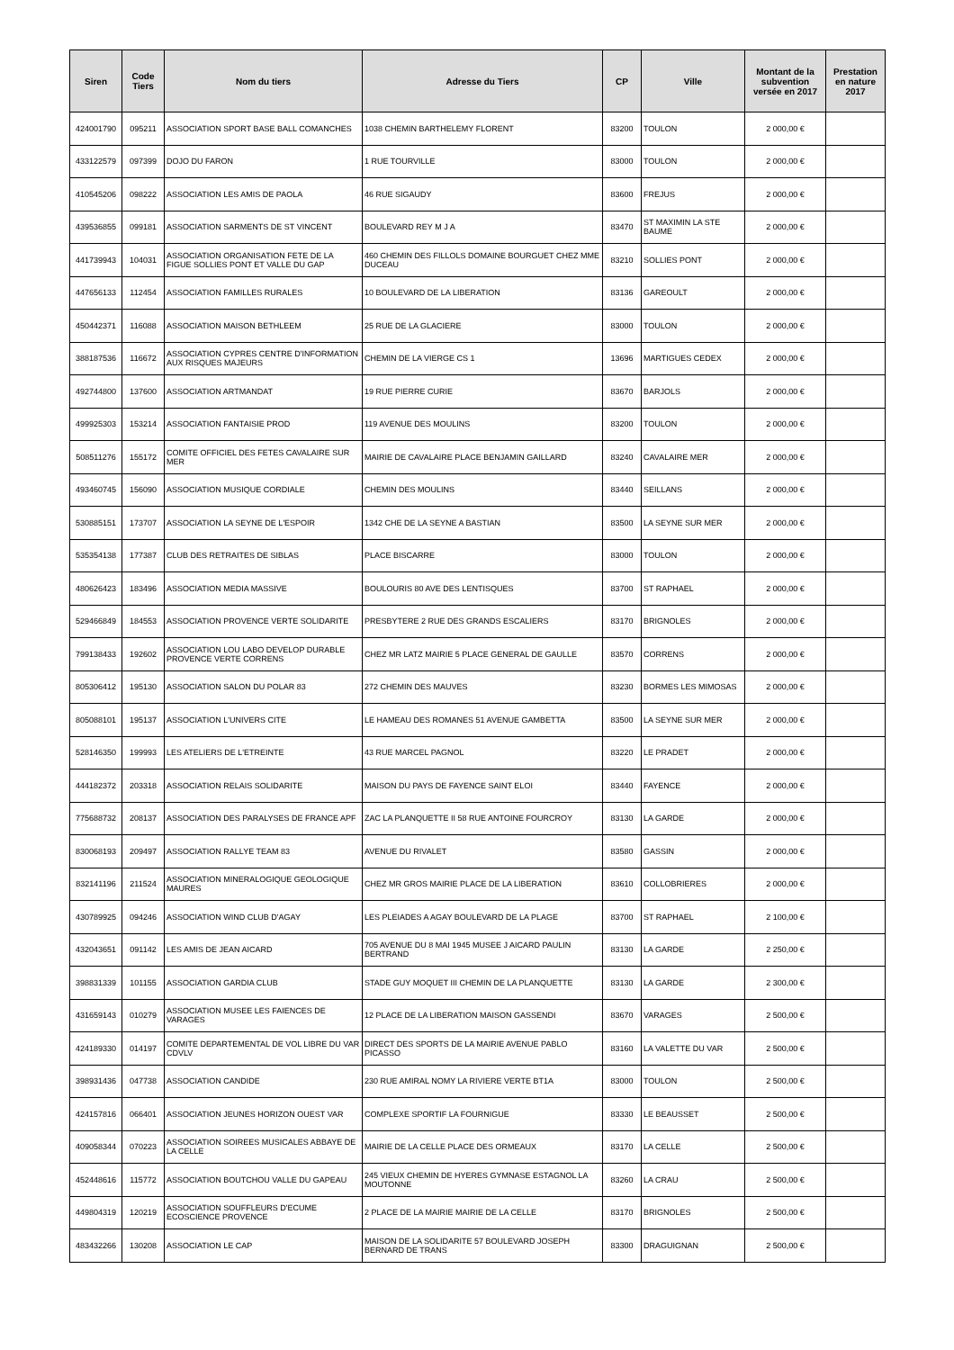| Siren | Code Tiers | Nom du tiers | Adresse du Tiers | CP | Ville | Montant de la subvention versée en 2017 | Prestation en nature 2017 |
| --- | --- | --- | --- | --- | --- | --- | --- |
| 424001790 | 095211 | ASSOCIATION SPORT BASE BALL COMANCHES | 1038 CHEMIN BARTHELEMY FLORENT | 83200 | TOULON | 2 000,00 € | |
| 433122579 | 097399 | DOJO DU FARON | 1 RUE TOURVILLE | 83000 | TOULON | 2 000,00 € | |
| 410545206 | 098222 | ASSOCIATION LES AMIS DE PAOLA | 46 RUE SIGAUDY | 83600 | FREJUS | 2 000,00 € | |
| 439536855 | 099181 | ASSOCIATION SARMENTS DE ST VINCENT | BOULEVARD REY M J A | 83470 | ST MAXIMIN LA STE BAUME | 2 000,00 € | |
| 441739943 | 104031 | ASSOCIATION ORGANISATION FETE DE LA FIGUE SOLLIES PONT ET VALLE DU GAP | 460 CHEMIN DES FILLOLS DOMAINE BOURGUET CHEZ MME DUCEAU | 83210 | SOLLIES PONT | 2 000,00 € | |
| 447656133 | 112454 | ASSOCIATION FAMILLES RURALES | 10 BOULEVARD DE LA LIBERATION | 83136 | GAREOULT | 2 000,00 € | |
| 450442371 | 116088 | ASSOCIATION MAISON BETHLEEM | 25 RUE DE LA GLACIERE | 83000 | TOULON | 2 000,00 € | |
| 388187536 | 116672 | ASSOCIATION CYPRES CENTRE D'INFORMATION AUX RISQUES MAJEURS | CHEMIN DE LA VIERGE CS 1 | 13696 | MARTIGUES CEDEX | 2 000,00 € | |
| 492744800 | 137600 | ASSOCIATION ARTMANDAT | 19 RUE PIERRE CURIE | 83670 | BARJOLS | 2 000,00 € | |
| 499925303 | 153214 | ASSOCIATION FANTAISIE PROD | 119 AVENUE DES MOULINS | 83200 | TOULON | 2 000,00 € | |
| 508511276 | 155172 | COMITE OFFICIEL DES FETES CAVALAIRE SUR MER | MAIRIE DE CAVALAIRE PLACE BENJAMIN GAILLARD | 83240 | CAVALAIRE MER | 2 000,00 € | |
| 493460745 | 156090 | ASSOCIATION MUSIQUE CORDIALE | CHEMIN DES MOULINS | 83440 | SEILLANS | 2 000,00 € | |
| 530885151 | 173707 | ASSOCIATION LA SEYNE DE L'ESPOIR | 1342 CHE DE LA SEYNE A BASTIAN | 83500 | LA SEYNE SUR MER | 2 000,00 € | |
| 535354138 | 177387 | CLUB DES RETRAITES DE SIBLAS | PLACE BISCARRE | 83000 | TOULON | 2 000,00 € | |
| 480626423 | 183496 | ASSOCIATION MEDIA MASSIVE | BOULOURIS 80 AVE DES LENTISQUES | 83700 | ST RAPHAEL | 2 000,00 € | |
| 529466849 | 184553 | ASSOCIATION PROVENCE VERTE SOLIDARITE | PRESBYTERE 2 RUE DES GRANDS ESCALIERS | 83170 | BRIGNOLES | 2 000,00 € | |
| 799138433 | 192602 | ASSOCIATION LOU LABO DEVELOP DURABLE PROVENCE VERTE CORRENS | CHEZ MR LATZ MAIRIE 5 PLACE GENERAL DE GAULLE | 83570 | CORRENS | 2 000,00 € | |
| 805306412 | 195130 | ASSOCIATION SALON DU POLAR 83 | 272 CHEMIN DES MAUVES | 83230 | BORMES LES MIMOSAS | 2 000,00 € | |
| 805088101 | 195137 | ASSOCIATION L'UNIVERS CITE | LE HAMEAU DES ROMANES 51 AVENUE GAMBETTA | 83500 | LA SEYNE SUR MER | 2 000,00 € | |
| 528146350 | 199993 | LES ATELIERS DE L'ETREINTE | 43 RUE MARCEL PAGNOL | 83220 | LE PRADET | 2 000,00 € | |
| 444182372 | 203318 | ASSOCIATION RELAIS SOLIDARITE | MAISON DU PAYS DE FAYENCE SAINT ELOI | 83440 | FAYENCE | 2 000,00 € | |
| 775688732 | 208137 | ASSOCIATION DES PARALYSES DE FRANCE APF | ZAC LA PLANQUETTE II 58 RUE ANTOINE FOURCROY | 83130 | LA GARDE | 2 000,00 € | |
| 830068193 | 209497 | ASSOCIATION RALLYE TEAM 83 | AVENUE DU RIVALET | 83580 | GASSIN | 2 000,00 € | |
| 832141196 | 211524 | ASSOCIATION MINERALOGIQUE GEOLOGIQUE MAURES | CHEZ MR GROS MAIRIE PLACE DE LA LIBERATION | 83610 | COLLOBRIERES | 2 000,00 € | |
| 430789925 | 094246 | ASSOCIATION WIND CLUB D'AGAY | LES PLEIADES A AGAY BOULEVARD DE LA PLAGE | 83700 | ST RAPHAEL | 2 100,00 € | |
| 432043651 | 091142 | LES AMIS DE JEAN AICARD | 705 AVENUE DU 8 MAI 1945 MUSEE J AICARD PAULIN BERTRAND | 83130 | LA GARDE | 2 250,00 € | |
| 398831339 | 101155 | ASSOCIATION GARDIA CLUB | STADE GUY MOQUET III CHEMIN DE LA PLANQUETTE | 83130 | LA GARDE | 2 300,00 € | |
| 431659143 | 010279 | ASSOCIATION MUSEE LES FAIENCES DE VARAGES | 12 PLACE DE LA LIBERATION MAISON GASSENDI | 83670 | VARAGES | 2 500,00 € | |
| 424189330 | 014197 | COMITE DEPARTEMENTAL DE VOL LIBRE DU VAR CDVLV | DIRECT DES SPORTS DE LA MAIRIE AVENUE PABLO PICASSO | 83160 | LA VALETTE DU VAR | 2 500,00 € | |
| 398931436 | 047738 | ASSOCIATION CANDIDE | 230 RUE AMIRAL NOMY LA RIVIERE VERTE BT1A | 83000 | TOULON | 2 500,00 € | |
| 424157816 | 066401 | ASSOCIATION JEUNES HORIZON OUEST VAR | COMPLEXE SPORTIF LA FOURNIGUE | 83330 | LE BEAUSSET | 2 500,00 € | |
| 409058344 | 070223 | ASSOCIATION SOIREES MUSICALES ABBAYE DE LA CELLE | MAIRIE DE LA CELLE PLACE DES ORMEAUX | 83170 | LA CELLE | 2 500,00 € | |
| 452448616 | 115772 | ASSOCIATION BOUTCHOU VALLE DU GAPEAU | 245 VIEUX CHEMIN DE HYERES GYMNASE ESTAGNOL LA MOUTONNE | 83260 | LA CRAU | 2 500,00 € | |
| 449804319 | 120219 | ASSOCIATION SOUFFLEURS D'ECUME ECOSCIENCE PROVENCE | 2 PLACE DE LA MAIRIE MAIRIE DE LA CELLE | 83170 | BRIGNOLES | 2 500,00 € | |
| 483432266 | 130208 | ASSOCIATION LE CAP | MAISON DE LA SOLIDARITE 57 BOULEVARD JOSEPH BERNARD DE TRANS | 83300 | DRAGUIGNAN | 2 500,00 € | |